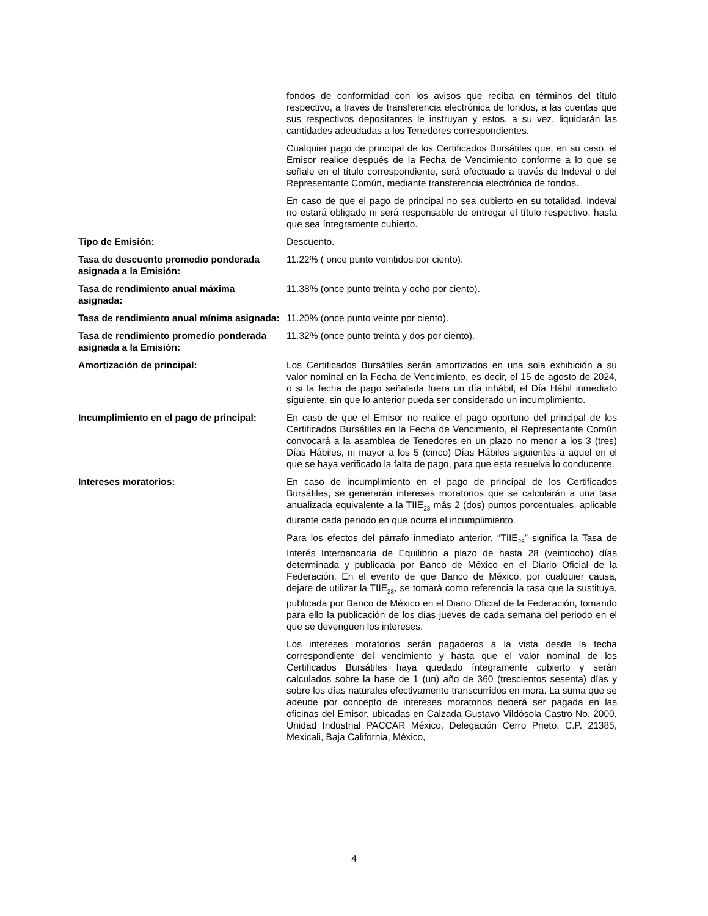fondos de conformidad con los avisos que reciba en términos del título respectivo, a través de transferencia electrónica de fondos, a las cuentas que sus respectivos depositantes le instruyan y estos, a su vez, liquidarán las cantidades adeudadas a los Tenedores correspondientes.
Cualquier pago de principal de los Certificados Bursátiles que, en su caso, el Emisor realice después de la Fecha de Vencimiento conforme a lo que se señale en el título correspondiente, será efectuado a través de Indeval o del Representante Común, mediante transferencia electrónica de fondos.
En caso de que el pago de principal no sea cubierto en su totalidad, Indeval no estará obligado ni será responsable de entregar el título respectivo, hasta que sea íntegramente cubierto.
Tipo de Emisión: Descuento.
Tasa de descuento promedio ponderada asignada a la Emisión:
11.22% ( once punto veintidos por ciento).
Tasa de rendimiento anual máxima asignada:
11.38% (once punto treinta y ocho por ciento).
Tasa de rendimiento anual mínima asignada:
11.20% (once punto veinte por ciento).
Tasa de rendimiento promedio ponderada asignada a la Emisión:
11.32% (once punto treinta y dos por ciento).
Amortización de principal: Los Certificados Bursátiles serán amortizados en una sola exhibición a su valor nominal en la Fecha de Vencimiento, es decir, el 15 de agosto de 2024, o si la fecha de pago señalada fuera un día inhábil, el Día Hábil inmediato siguiente, sin que lo anterior pueda ser considerado un incumplimiento.
Incumplimiento en el pago de principal:
En caso de que el Emisor no realice el pago oportuno del principal de los Certificados Bursátiles en la Fecha de Vencimiento, el Representante Común convocará a la asamblea de Tenedores en un plazo no menor a los 3 (tres) Días Hábiles, ni mayor a los 5 (cinco) Días Hábiles siguientes a aquel en el que se haya verificado la falta de pago, para que esta resuelva lo conducente.
Intereses moratorios: En caso de incumplimiento en el pago de principal de los Certificados Bursátiles, se generarán intereses moratorios que se calcularán a una tasa anualizada equivalente a la TIIE<sub>28</sub> más 2 (dos) puntos porcentuales, aplicable durante cada periodo en que ocurra el incumplimiento.
Para los efectos del párrafo inmediato anterior, “TIIE<sub>28</sub>” significa la Tasa de Interés Interbancaria de Equilibrio a plazo de hasta 28 (veintiocho) días determinada y publicada por Banco de México en el Diario Oficial de la Federación. En el evento de que Banco de México, por cualquier causa, dejare de utilizar la TIIE<sub>28</sub>, se tomará como referencia la tasa que la sustituya, publicada por Banco de México en el Diario Oficial de la Federación, tomando para ello la publicación de los días jueves de cada semana del periodo en el que se devenguen los intereses.
Los intereses moratorios serán pagaderos a la vista desde la fecha correspondiente del vencimiento y hasta que el valor nominal de los Certificados Bursátiles haya quedado íntegramente cubierto y serán calculados sobre la base de 1 (un) año de 360 (trescientos sesenta) días y sobre los días naturales efectivamente transcurridos en mora. La suma que se adeude por concepto de intereses moratorios deberá ser pagada en las oficinas del Emisor, ubicadas en Calzada Gustavo Vildósola Castro No. 2000, Unidad Industrial PACCAR México, Delegación Cerro Prieto, C.P. 21385, Mexicali, Baja California, México,
4